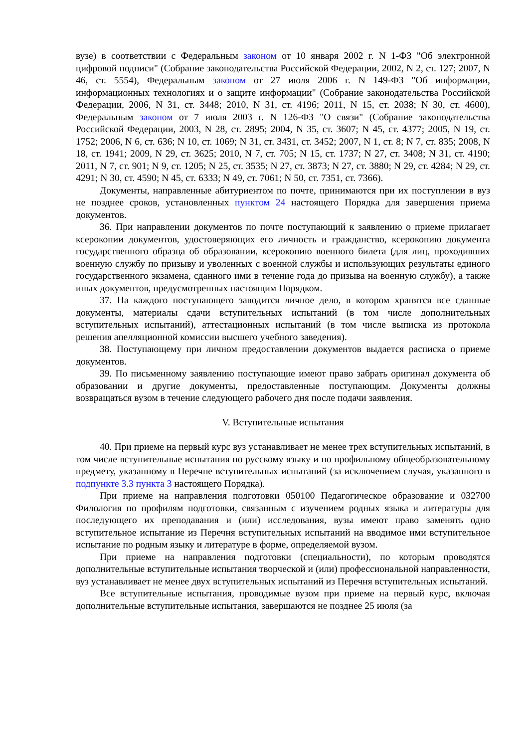вузе) в соответствии с Федеральным законом от 10 января 2002 г. N 1-ФЗ "Об электронной цифровой подписи" (Собрание законодательства Российской Федерации, 2002, N 2, ст. 127; 2007, N 46, ст. 5554), Федеральным законом от 27 июля 2006 г. N 149-ФЗ "Об информации, информационных технологиях и о защите информации" (Собрание законодательства Российской Федерации, 2006, N 31, ст. 3448; 2010, N 31, ст. 4196; 2011, N 15, ст. 2038; N 30, ст. 4600), Федеральным законом от 7 июля 2003 г. N 126-ФЗ "О связи" (Собрание законодательства Российской Федерации, 2003, N 28, ст. 2895; 2004, N 35, ст. 3607; N 45, ст. 4377; 2005, N 19, ст. 1752; 2006, N 6, ст. 636; N 10, ст. 1069; N 31, ст. 3431, ст. 3452; 2007, N 1, ст. 8; N 7, ст. 835; 2008, N 18, ст. 1941; 2009, N 29, ст. 3625; 2010, N 7, ст. 705; N 15, ст. 1737; N 27, ст. 3408; N 31, ст. 4190; 2011, N 7, ст. 901; N 9, ст. 1205; N 25, ст. 3535; N 27, ст. 3873; N 27, ст. 3880; N 29, ст. 4284; N 29, ст. 4291; N 30, ст. 4590; N 45, ст. 6333; N 49, ст. 7061; N 50, ст. 7351, ст. 7366).
Документы, направленные абитуриентом по почте, принимаются при их поступлении в вуз не позднее сроков, установленных пунктом 24 настоящего Порядка для завершения приема документов.
36. При направлении документов по почте поступающий к заявлению о приеме прилагает ксерокопии документов, удостоверяющих его личность и гражданство, ксерокопию документа государственного образца об образовании, ксерокопию военного билета (для лиц, проходивших военную службу по призыву и уволенных с военной службы и использующих результаты единого государственного экзамена, сданного ими в течение года до призыва на военную службу), а также иных документов, предусмотренных настоящим Порядком.
37. На каждого поступающего заводится личное дело, в котором хранятся все сданные документы, материалы сдачи вступительных испытаний (в том числе дополнительных вступительных испытаний), аттестационных испытаний (в том числе выписка из протокола решения апелляционной комиссии высшего учебного заведения).
38. Поступающему при личном предоставлении документов выдается расписка о приеме документов.
39. По письменному заявлению поступающие имеют право забрать оригинал документа об образовании и другие документы, предоставленные поступающим. Документы должны возвращаться вузом в течение следующего рабочего дня после подачи заявления.
V. Вступительные испытания
40. При приеме на первый курс вуз устанавливает не менее трех вступительных испытаний, в том числе вступительные испытания по русскому языку и по профильному общеобразовательному предмету, указанному в Перечне вступительных испытаний (за исключением случая, указанного в подпункте 3.3 пункта 3 настоящего Порядка).
При приеме на направления подготовки 050100 Педагогическое образование и 032700 Филология по профилям подготовки, связанным с изучением родных языка и литературы для последующего их преподавания и (или) исследования, вузы имеют право заменять одно вступительное испытание из Перечня вступительных испытаний на вводимое ими вступительное испытание по родным языку и литературе в форме, определяемой вузом.
При приеме на направления подготовки (специальности), по которым проводятся дополнительные вступительные испытания творческой и (или) профессиональной направленности, вуз устанавливает не менее двух вступительных испытаний из Перечня вступительных испытаний.
Все вступительные испытания, проводимые вузом при приеме на первый курс, включая дополнительные вступительные испытания, завершаются не позднее 25 июля (за